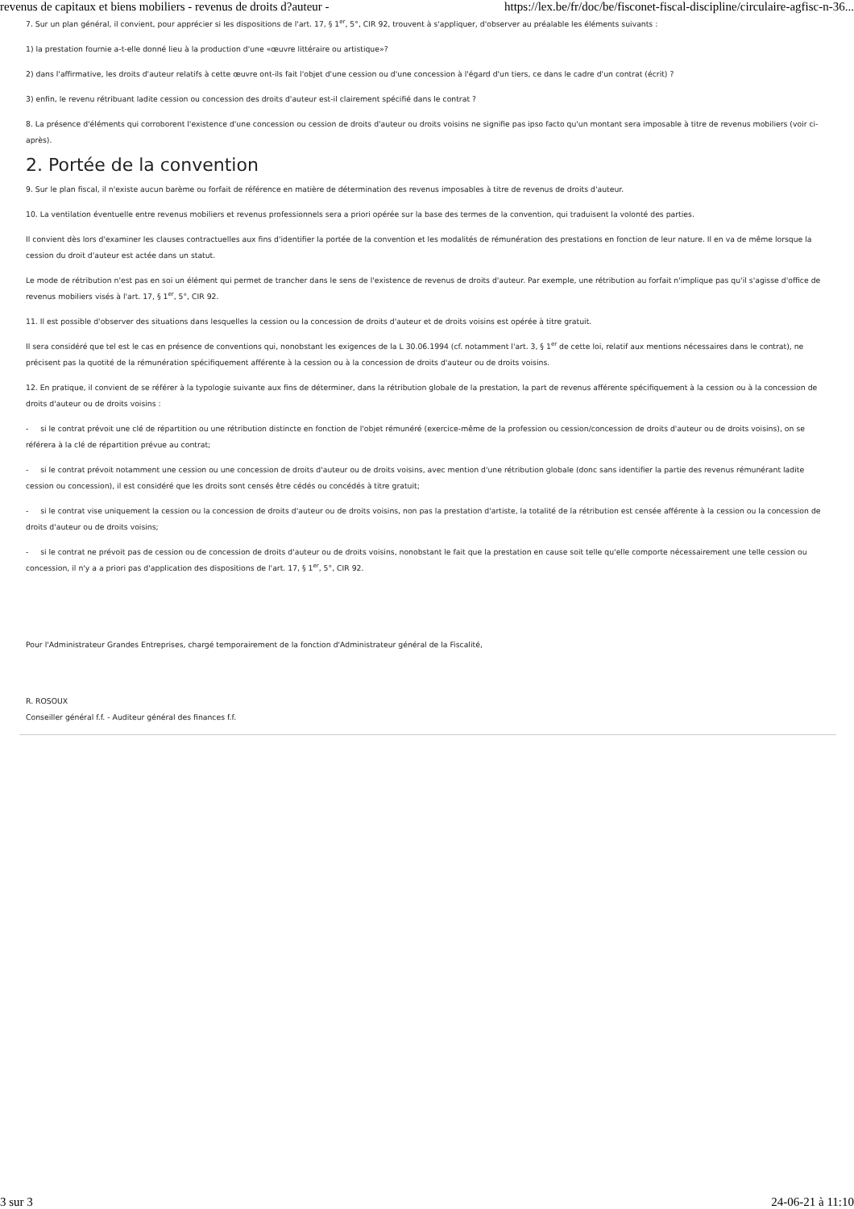revenus de capitaux et biens mobiliers - revenus de droits d?auteur - https://lex.be/fr/doc/be/fisconet-fiscal-discipline/circulaire-agfisc-n-36...
7. Sur un plan général, il convient, pour apprécier si les dispositions de l'art. 17, § 1<sup>er</sup>, 5°, CIR 92, trouvent à s'appliquer, d'observer au préalable les éléments suivants :
1) la prestation fournie a-t-elle donné lieu à la production d'une «œuvre littéraire ou artistique»?
2) dans l'affirmative, les droits d'auteur relatifs à cette œuvre ont-ils fait l'objet d'une cession ou d'une concession à l'égard d'un tiers, ce dans le cadre d'un contrat (écrit) ?
3) enfin, le revenu rétribuant ladite cession ou concession des droits d'auteur est-il clairement spécifié dans le contrat ?
8. La présence d'éléments qui corroborent l'existence d'une concession ou cession de droits d'auteur ou droits voisins ne signifie pas ipso facto qu'un montant sera imposable à titre de revenus mobiliers (voir ci-après).
2. Portée de la convention
9. Sur le plan fiscal, il n'existe aucun barème ou forfait de référence en matière de détermination des revenus imposables à titre de revenus de droits d'auteur.
10. La ventilation éventuelle entre revenus mobiliers et revenus professionnels sera a priori opérée sur la base des termes de la convention, qui traduisent la volonté des parties.
Il convient dès lors d'examiner les clauses contractuelles aux fins d'identifier la portée de la convention et les modalités de rémunération des prestations en fonction de leur nature. Il en va de même lorsque la cession du droit d'auteur est actée dans un statut.
Le mode de rétribution n'est pas en soi un élément qui permet de trancher dans le sens de l'existence de revenus de droits d'auteur. Par exemple, une rétribution au forfait n'implique pas qu'il s'agisse d'office de revenus mobiliers visés à l'art. 17, § 1<sup>er</sup>, 5°, CIR 92.
11. Il est possible d'observer des situations dans lesquelles la cession ou la concession de droits d'auteur et de droits voisins est opérée à titre gratuit.
Il sera considéré que tel est le cas en présence de conventions qui, nonobstant les exigences de la L 30.06.1994 (cf. notamment l'art. 3, § 1<sup>er</sup> de cette loi, relatif aux mentions nécessaires dans le contrat), ne précisent pas la quotité de la rémunération spécifiquement afférente à la cession ou à la concession de droits d'auteur ou de droits voisins.
12. En pratique, il convient de se référer à la typologie suivante aux fins de déterminer, dans la rétribution globale de la prestation, la part de revenus afférente spécifiquement à la cession ou à la concession de droits d'auteur ou de droits voisins :
- si le contrat prévoit une clé de répartition ou une rétribution distincte en fonction de l'objet rémunéré (exercice-même de la profession ou cession/concession de droits d'auteur ou de droits voisins), on se référera à la clé de répartition prévue au contrat;
- si le contrat prévoit notamment une cession ou une concession de droits d'auteur ou de droits voisins, avec mention d'une rétribution globale (donc sans identifier la partie des revenus rémunérant ladite cession ou concession), il est considéré que les droits sont censés être cédés ou concédés à titre gratuit;
- si le contrat vise uniquement la cession ou la concession de droits d'auteur ou de droits voisins, non pas la prestation d'artiste, la totalité de la rétribution est censée afférente à la cession ou la concession de droits d'auteur ou de droits voisins;
- si le contrat ne prévoit pas de cession ou de concession de droits d'auteur ou de droits voisins, nonobstant le fait que la prestation en cause soit telle qu'elle comporte nécessairement une telle cession ou concession, il n'y a a priori pas d'application des dispositions de l'art. 17, § 1<sup>er</sup>, 5°, CIR 92.
Pour l'Administrateur Grandes Entreprises, chargé temporairement de la fonction d'Administrateur général de la Fiscalité,
R. ROSOUX
Conseiller général f.f. - Auditeur général des finances f.f.
3 sur 3 24-06-21 à 11:10